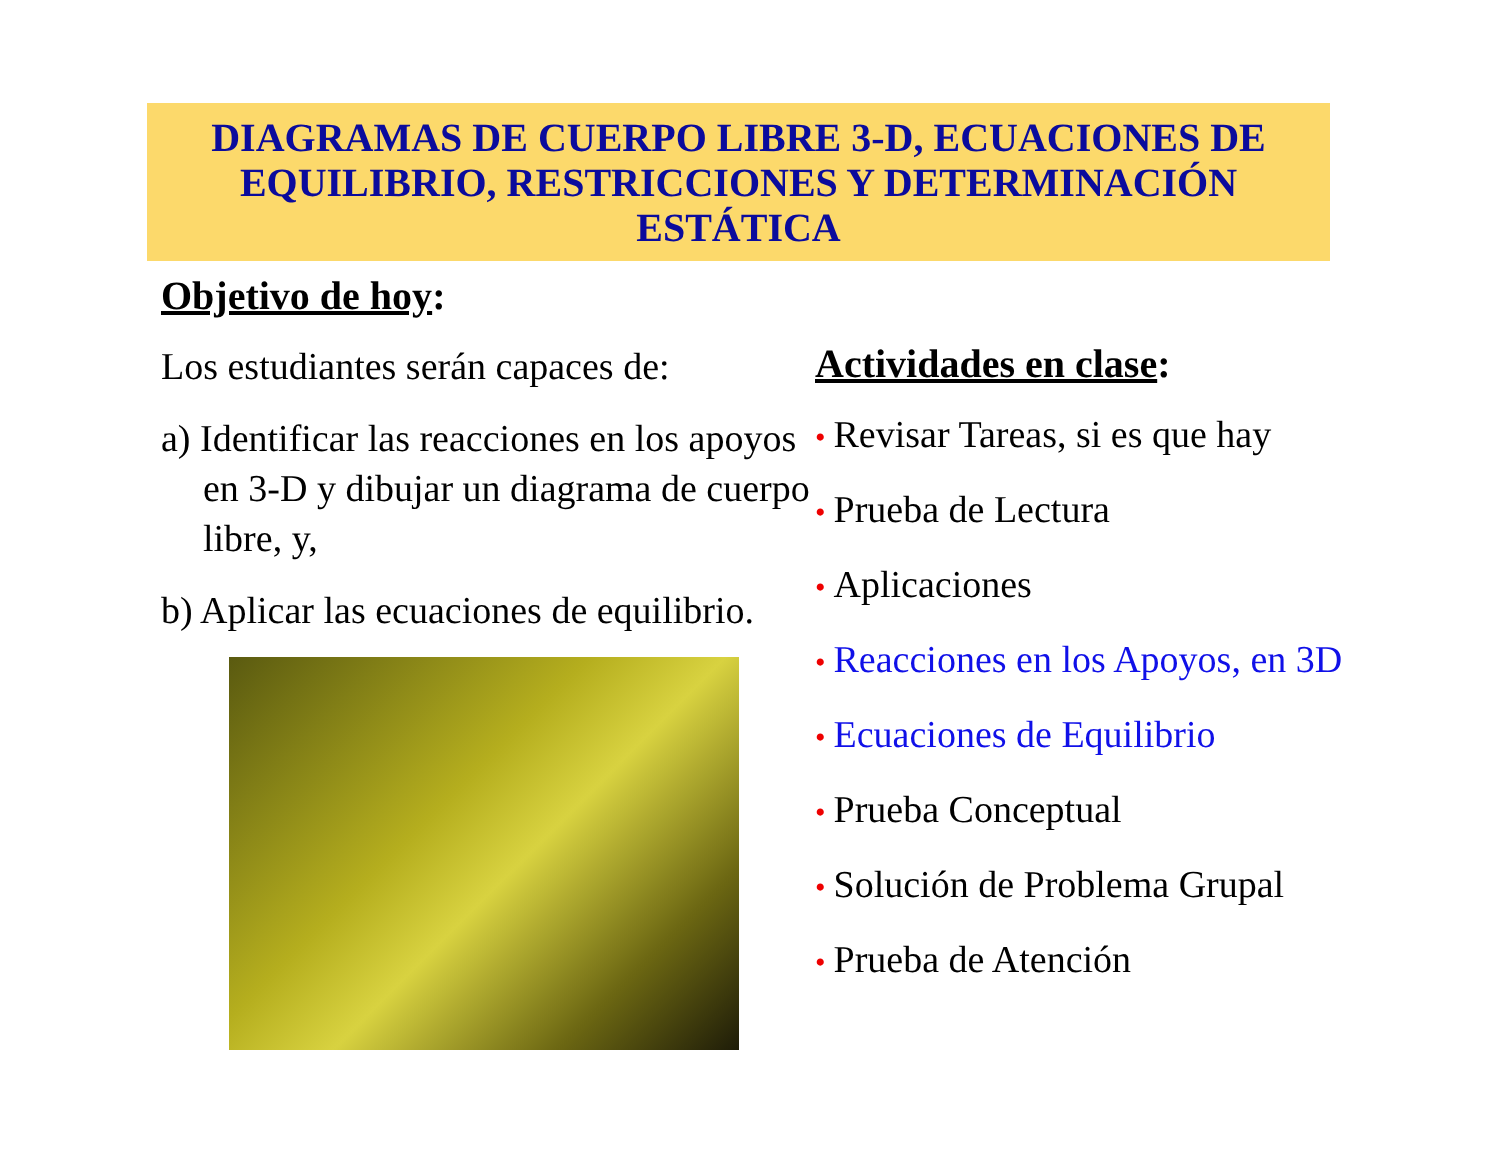DIAGRAMAS DE CUERPO LIBRE 3-D, ECUACIONES DE EQUILIBRIO, RESTRICCIONES Y DETERMINACIÓN ESTÁTICA
Objetivo de hoy:
Los estudiantes serán capaces de:
a) Identificar las reacciones en los apoyos en 3-D y dibujar un diagrama de cuerpo libre, y,
b) Aplicar las ecuaciones de equilibrio.
Actividades en clase:
• Revisar Tareas, si es que hay
• Prueba de Lectura
• Aplicaciones
• Reacciones en los Apoyos, en 3D
• Ecuaciones de Equilibrio
• Prueba Conceptual
• Solución de Problema Grupal
• Prueba de Atención